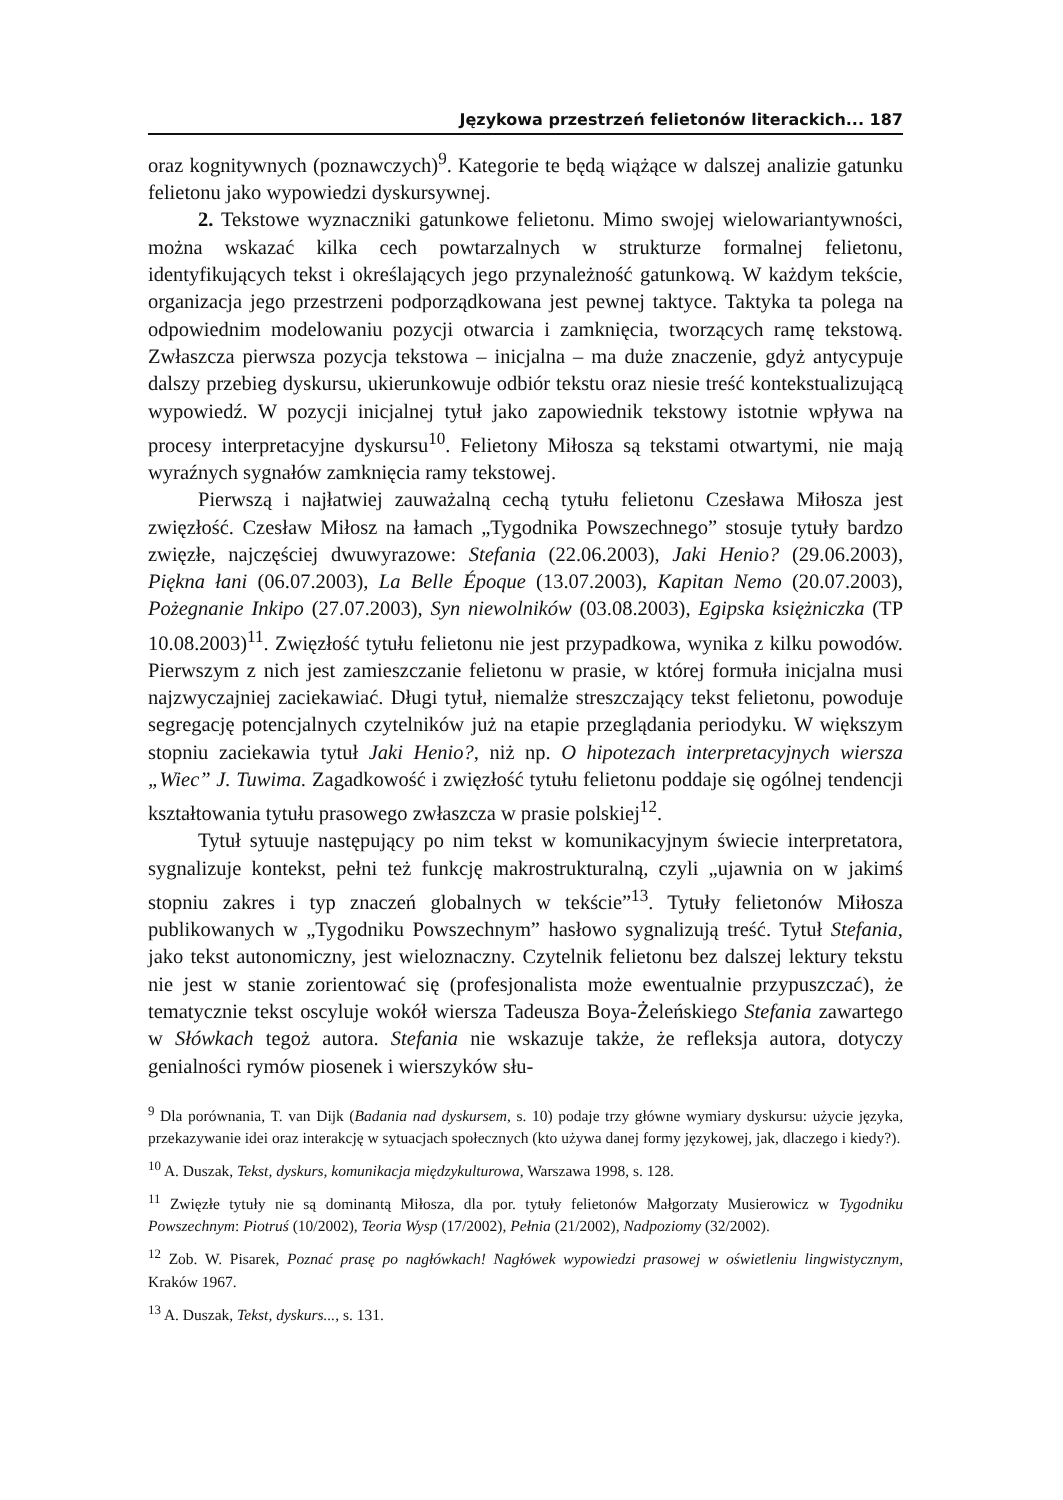Językowa przestrzeń felietonów literackich... 187
oraz kognitywnych (poznawczych)<sup>9</sup>. Kategorie te będą wiążące w dalszej analizie gatunku felietonu jako wypowiedzi dyskursywnej.
2. Tekstowe wyznaczniki gatunkowe felietonu. Mimo swojej wielowariantywności, można wskazać kilka cech powtarzalnych w strukturze formalnej felietonu, identyfikujących tekst i określających jego przynależność gatunkową. W każdym tekście, organizacja jego przestrzeni podporządkowana jest pewnej taktyce. Taktyka ta polega na odpowiednim modelowaniu pozycji otwarcia i zamknięcia, tworzących ramę tekstową. Zwłaszcza pierwsza pozycja tekstowa – inicjalna – ma duże znaczenie, gdyż antycypuje dalszy przebieg dyskursu, ukierunkowuje odbiór tekstu oraz niesie treść kontekstualizującą wypowiedź. W pozycji inicjalnej tytuł jako zapowiednik tekstowy istotnie wpływa na procesy interpretacyjne dyskursu<sup>10</sup>. Felietony Miłosza są tekstami otwartymi, nie mają wyraźnych sygnałów zamknięcia ramy tekstowej.
Pierwszą i najłatwiej zauważalną cechą tytułu felietonu Czesława Miłosza jest zwięzłość. Czesław Miłosz na łamach „Tygodnika Powszechnego” stosuje tytuły bardzo zwięzłe, najczęściej dwuwyrazowe: Stefania (22.06.2003), Jaki Henio? (29.06.2003), Piękna łani (06.07.2003), La Belle Époque (13.07.2003), Kapitan Nemo (20.07.2003), Pożegnanie Inkipo (27.07.2003), Syn niewolników (03.08.2003), Egipska księżniczka (TP 10.08.2003)<sup>11</sup>. Zwięzłość tytułu felietonu nie jest przypadkowa, wynika z kilku powodów. Pierwszym z nich jest zamieszczanie felietonu w prasie, w której formuła inicjalna musi najzwyczajniej zaciekawiać. Długi tytuł, niemalże streszczający tekst felietonu, powoduje segregację potencjalnych czytelników już na etapie przeglądania periodyku. W większym stopniu zaciekawia tytuł Jaki Henio?, niż np. O hipotezach interpretacyjnych wiersza „Wiec” J. Tuwima. Zagadkowość i zwięzłość tytułu felietonu poddaje się ogólnej tendencji kształtowania tytułu prasowego zwłaszcza w prasie polskiej<sup>12</sup>.
Tytuł sytuuje następujący po nim tekst w komunikacyjnym świecie interpretatora, sygnalizuje kontekst, pełni też funkcję makrostrukturalną, czyli „ujawnia on w jakimś stopniu zakres i typ znaczeń globalnych w tekście”<sup>13</sup>. Tytuły felietonów Miłosza publikowanych w „Tygodniku Powszechnym” hasłowo sygnalizują treść. Tytuł Stefania, jako tekst autonomiczny, jest wieloznaczny. Czytelnik felietonu bez dalszej lektury tekstu nie jest w stanie zorientować się (profesjonalista może ewentualnie przypuszczać), że tematycznie tekst oscyluje wokół wiersza Tadeusza Boya-Żeleńskiego Stefania zawartego w Słówkach tegoż autora. Stefania nie wskazuje także, że refleksja autora, dotyczy genialności rymów piosenek i wierszyków słu-
<sup>9</sup> Dla porównania, T. van Dijk (Badania nad dyskursem, s. 10) podaje trzy główne wymiary dyskursu: użycie języka, przekazywanie idei oraz interakcję w sytuacjach społecznych (kto używa danej formy językowej, jak, dlaczego i kiedy?).
<sup>10</sup> A. Duszak, Tekst, dyskurs, komunikacja międzykulturowa, Warszawa 1998, s. 128.
<sup>11</sup> Zwięzłe tytuły nie są dominantą Miłosza, dla por. tytuły felietonów Małgorzaty Musierowicz w Tygodniku Powszechnym: Piotruś (10/2002), Teoria Wysp (17/2002), Pełnia (21/2002), Nadpoziomy (32/2002).
<sup>12</sup> Zob. W. Pisarek, Poznać prasę po nagłówkach! Nagłówek wypowiedzi prasowej w oświetleniu lingwistycznym, Kraków 1967.
<sup>13</sup> A. Duszak, Tekst, dyskurs..., s. 131.